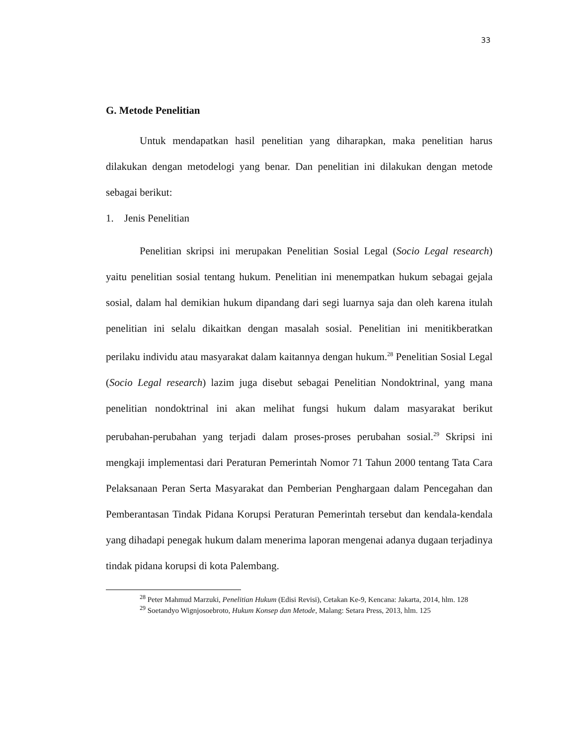33
G. Metode Penelitian
Untuk mendapatkan hasil penelitian yang diharapkan, maka penelitian harus dilakukan dengan metodelogi yang benar. Dan penelitian ini dilakukan dengan metode sebagai berikut:
1. Jenis Penelitian
Penelitian skripsi ini merupakan Penelitian Sosial Legal (Socio Legal research) yaitu penelitian sosial tentang hukum. Penelitian ini menempatkan hukum sebagai gejala sosial, dalam hal demikian hukum dipandang dari segi luarnya saja dan oleh karena itulah penelitian ini selalu dikaitkan dengan masalah sosial. Penelitian ini menitikberatkan perilaku individu atau masyarakat dalam kaitannya dengan hukum.<sup>28</sup> Penelitian Sosial Legal (Socio Legal research) lazim juga disebut sebagai Penelitian Nondoktrinal, yang mana penelitian nondoktrinal ini akan melihat fungsi hukum dalam masyarakat berikut perubahan-perubahan yang terjadi dalam proses-proses perubahan sosial.<sup>29</sup> Skripsi ini mengkaji implementasi dari Peraturan Pemerintah Nomor 71 Tahun 2000 tentang Tata Cara Pelaksanaan Peran Serta Masyarakat dan Pemberian Penghargaan dalam Pencegahan dan Pemberantasan Tindak Pidana Korupsi Peraturan Pemerintah tersebut dan kendala-kendala yang dihadapi penegak hukum dalam menerima laporan mengenai adanya dugaan terjadinya tindak pidana korupsi di kota Palembang.
<sup>28</sup> Peter Mahmud Marzuki, Penelitian Hukum (Edisi Revisi), Cetakan Ke-9, Kencana: Jakarta, 2014, hlm. 128
<sup>29</sup> Soetandyo Wignjosoebroto, Hukum Konsep dan Metode, Malang: Setara Press, 2013, hlm. 125